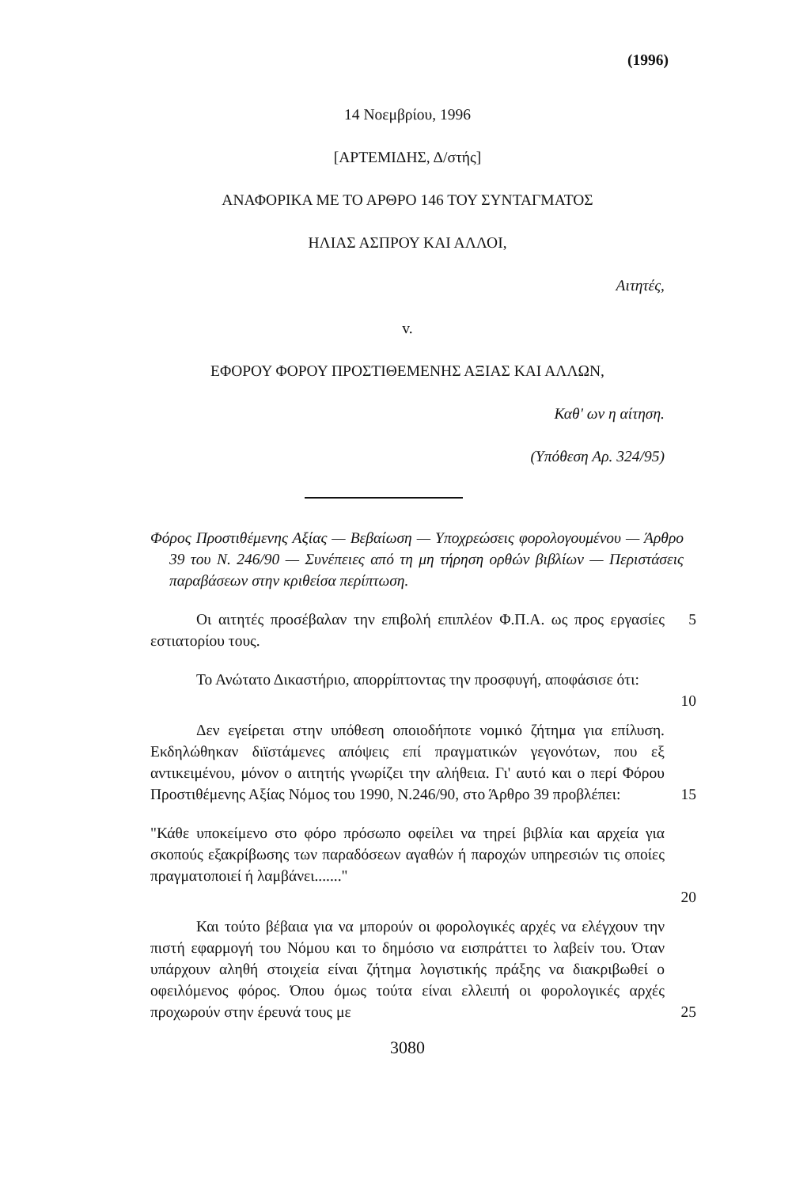(1996)
14 Νοεμβρίου, 1996
[ΑΡΤΕΜΙΔΗΣ, Δ/στής]
ΑΝΑΦΟΡΙΚΑ ΜΕ ΤΟ ΑΡΘΡΟ 146 ΤΟΥ ΣΥΝΤΑΓΜΑΤΟΣ
ΗΛΙΑΣ ΑΣΠΡΟΥ ΚΑΙ ΑΛΛΟΙ,
Αιτητές,
v.
ΕΦΟΡΟΥ ΦΟΡΟΥ ΠΡΟΣΤΙΘΕΜΕΝΗΣ ΑΞΙΑΣ ΚΑΙ ΑΛΛΩΝ,
Καθ' ων η αίτηση.
(Υπόθεση Αρ. 324/95)
Φόρος Προστιθέμενης Αξίας — Βεβαίωση — Υποχρεώσεις φορολογουμένου — Άρθρο 39 του Ν. 246/90 — Συνέπειες από τη μη τήρηση ορθών βιβλίων — Περιστάσεις παραβάσεων στην κριθείσα περίπτωση.
Οι αιτητές προσέβαλαν την επιβολή επιπλέον Φ.Π.Α. ως προς εργασίες εστιατορίου τους.
5
Το Ανώτατο Δικαστήριο, απορρίπτοντας την προσφυγή, αποφάσισε ότι:
10
Δεν εγείρεται στην υπόθεση οποιοδήποτε νομικό ζήτημα για επίλυση. Εκδηλώθηκαν διϊστάμενες απόψεις επί πραγματικών γεγονότων, που εξ αντικειμένου, μόνον ο αιτητής γνωρίζει την αλήθεια. Γι' αυτό και ο περί Φόρου Προστιθέμενης Αξίας Νόμος του 1990, Ν.246/90, στο Άρθρο 39 προβλέπει:
15
"Κάθε υποκείμενο στο φόρο πρόσωπο οφείλει να τηρεί βιβλία και αρχεία για σκοπούς εξακρίβωσης των παραδόσεων αγαθών ή παροχών υπηρεσιών τις οποίες πραγματοποιεί ή λαμβάνει......."
20
Και τούτο βέβαια για να μπορούν οι φορολογικές αρχές να ελέγχουν την πιστή εφαρμογή του Νόμου και το δημόσιο να εισπράττει το λαβείν του. Όταν υπάρχουν αληθή στοιχεία είναι ζήτημα λογιστικής πράξης να διακριβωθεί ο οφειλόμενος φόρος. Όπου όμως τούτα είναι ελλειπή οι φορολογικές αρχές προχωρούν στην έρευνά τους με
25
3080